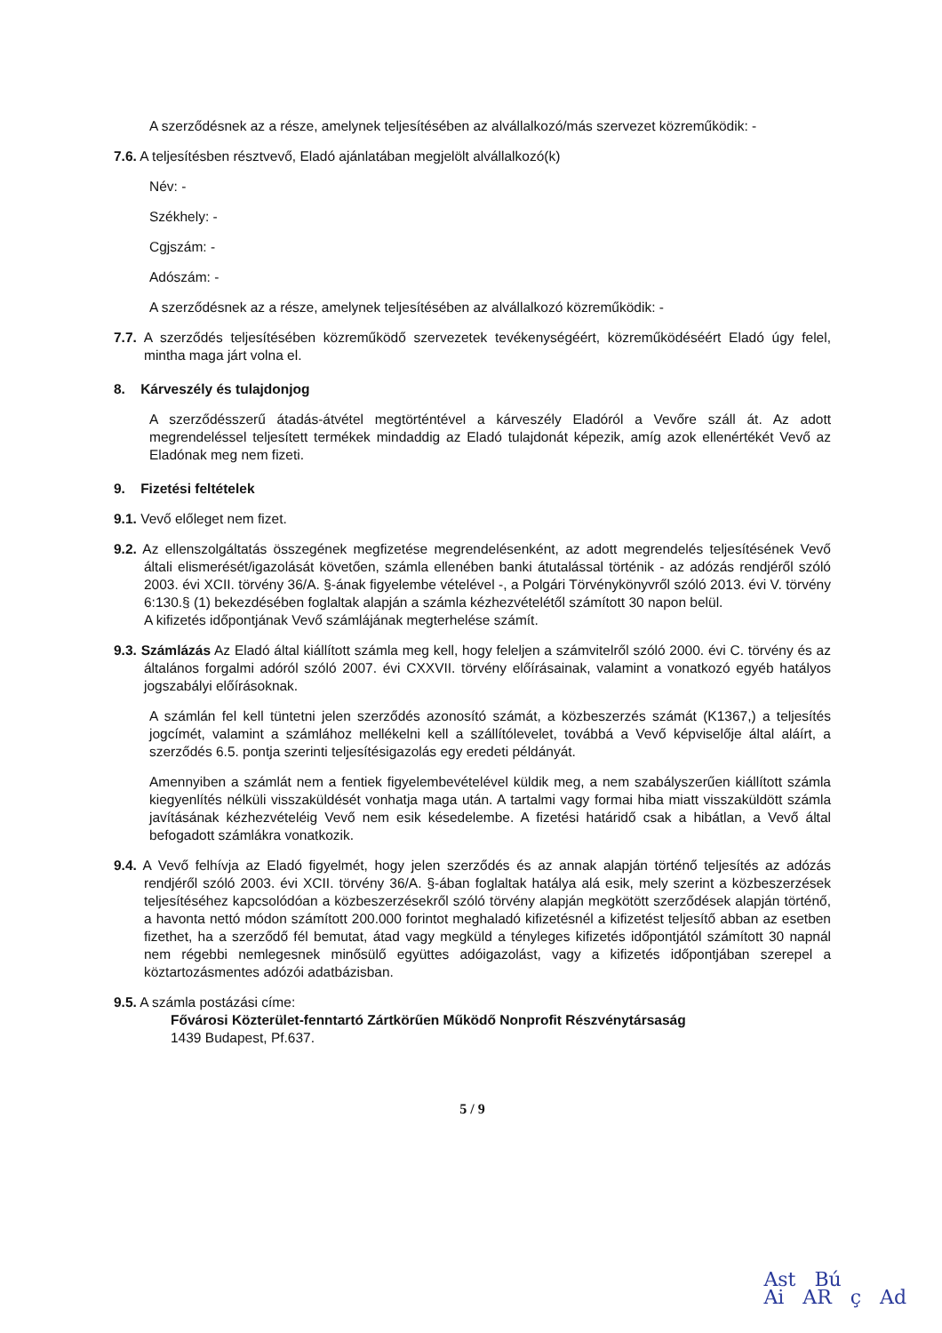A szerződésnek az a része, amelynek teljesítésében az alvállalkozó/más szervezet közreműködik: -
7.6. A teljesítésben résztvevő, Eladó ajánlatában megjelölt alvállalkozó(k)
Név: -
Székhely: -
Cgjszám: -
Adószám: -
A szerződésnek az a része, amelynek teljesítésében az alvállalkozó közreműködik: -
7.7. A szerződés teljesítésében közreműködő szervezetek tevékenységéért, közreműködéséért Eladó úgy felel, mintha maga járt volna el.
8. Kárveszély és tulajdonjog
A szerződésszerű átadás-átvétel megtörténtével a kárveszély Eladóról a Vevőre száll át. Az adott megrendeléssel teljesített termékek mindaddig az Eladó tulajdonát képezik, amíg azok ellenértékét Vevő az Eladónak meg nem fizeti.
9. Fizetési feltételek
9.1. Vevő előleget nem fizet.
9.2. Az ellenszolgáltatás összegének megfizetése megrendelésenként, az adott megrendelés teljesítésének Vevő általi elismerését/igazolását követően, számla ellenében banki átutalással történik - az adózás rendjéről szóló 2003. évi XCII. törvény 36/A. §-ának figyelembe vételével -, a Polgári Törvénykönyvről szóló 2013. évi V. törvény 6:130.§ (1) bekezdésében foglaltak alapján a számla kézhezvételétől számított 30 napon belül.
A kifizetés időpontjának Vevő számlájának megterhelése számít.
9.3. Számlázás Az Eladó által kiállított számla meg kell, hogy feleljen a számvitelről szóló 2000. évi C. törvény és az általános forgalmi adóról szóló 2007. évi CXXVII. törvény előírásainak, valamint a vonatkozó egyéb hatályos jogszabályi előírásoknak.
A számlán fel kell tüntetni jelen szerződés azonosító számát, a közbeszerzés számát (K1367,) a teljesítés jogcímét, valamint a számlához mellékelni kell a szállítólevelet, továbbá a Vevő képviselője által aláírt, a szerződés 6.5. pontja szerinti teljesítésigazolás egy eredeti példányát.
Amennyiben a számlát nem a fentiek figyelembevételével küldik meg, a nem szabályszerűen kiállított számla kiegyenlítés nélküli visszaküldését vonhatja maga után. A tartalmi vagy formai hiba miatt visszaküldött számla javításának kézhezvételéig Vevő nem esik késedelembe. A fizetési határidő csak a hibátlan, a Vevő által befogadott számlákra vonatkozik.
9.4. A Vevő felhívja az Eladó figyelmét, hogy jelen szerződés és az annak alapján történő teljesítés az adózás rendjéről szóló 2003. évi XCII. törvény 36/A. §-ában foglaltak hatálya alá esik, mely szerint a közbeszerzések teljesítéséhez kapcsolódóan a közbeszerzésekről szóló törvény alapján megkötött szerződések alapján történő, a havonta nettó módon számított 200.000 forintot meghaladó kifizetésnél a kifizetést teljesítő abban az esetben fizethet, ha a szerződő fél bemutat, átad vagy megküld a tényleges kifizetés időpontjától számított 30 napnál nem régebbi nemlegesnek minősülő együttes adóigazolást, vagy a kifizetés időpontjában szerepel a köztartozásmentes adózói adatbázisban.
9.5. A számla postázási címe:
Fővárosi Közterület-fenntartó Zártkörűen Működő Nonprofit Részvénytársaság
1439 Budapest, Pf.637.
5 / 9
Ast Bú
Ai AR ç Ad